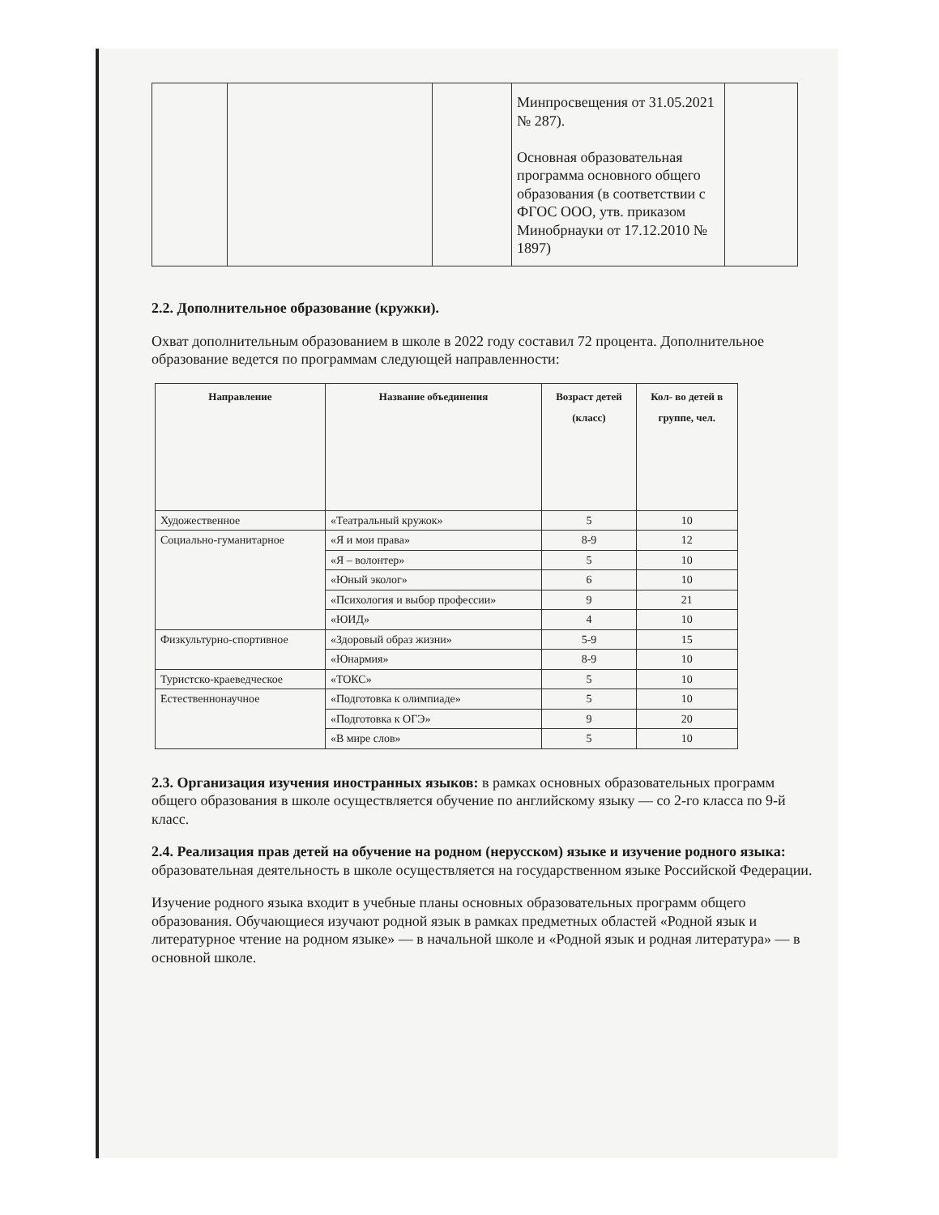| | | | Минпросвещения от 31.05.2021 № 287). Основная образовательная программа основного общего образования (в соответствии с ФГОС ООО, утв. приказом Минобрнауки от 17.12.2010 № 1897) | |
2.2. Дополнительное образование (кружки).
Охват дополнительным образованием в школе в 2022 году составил 72 процента. Дополнительное образование ведется по программам следующей направленности:
| Направление | Название объединения | Возраст детей (класс) | Кол- во детей в группе, чел. |
| --- | --- | --- | --- |
| Художественное | «Театральный кружок» | 5 | 10 |
| Социально-гуманитарное | «Я и мои права» | 8-9 | 12 |
| | «Я – волонтер» | 5 | 10 |
| | «Юный эколог» | 6 | 10 |
| | «Психология и выбор профессии» | 9 | 21 |
| | «ЮИД» | 4 | 10 |
| Физкультурно-спортивное | «Здоровый образ жизни» | 5-9 | 15 |
| | «Юнармия» | 8-9 | 10 |
| Туристско-краеведческое | «ТОКС» | 5 | 10 |
| Естественнонаучное | «Подготовка к олимпиаде» | 5 | 10 |
| | «Подготовка к ОГЭ» | 9 | 20 |
| | «В мире слов» | 5 | 10 |
2.3. Организация изучения иностранных языков: в рамках основных образовательных программ общего образования в школе осуществляется обучение по английскому языку — со 2-го класса по 9-й класс.
2.4. Реализация прав детей на обучение на родном (нерусском) языке и изучение родного языка: образовательная деятельность в школе осуществляется на государственном языке Российской Федерации.
Изучение родного языка входит в учебные планы основных образовательных программ общего образования. Обучающиеся изучают родной язык в рамках предметных областей «Родной язык и литературное чтение на родном языке» — в начальной школе и «Родной язык и родная литература» — в основной школе.